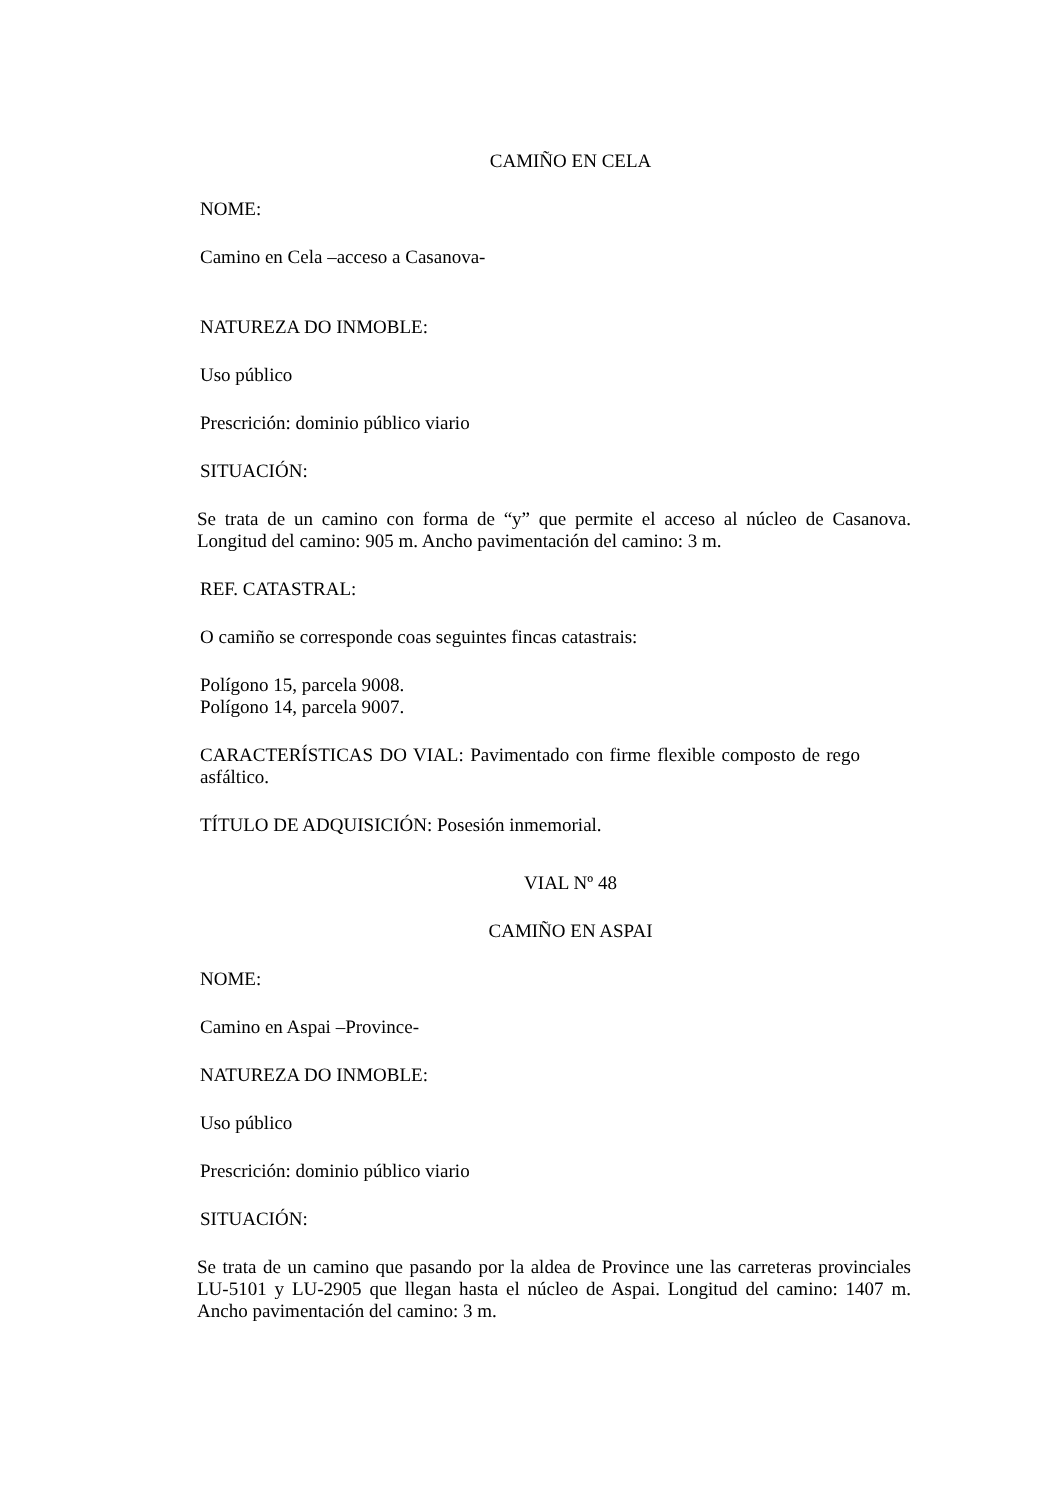CAMIÑO EN CELA
NOME:
Camino en Cela –acceso a Casanova-
NATUREZA DO INMOBLE:
Uso público
Prescrición: dominio público viario
SITUACIÓN:
Se trata de un camino con forma de “y” que permite el acceso al núcleo de Casanova. Longitud del camino: 905 m. Ancho pavimentación del camino: 3 m.
REF. CATASTRAL:
O camiño se corresponde coas seguintes fincas catastrais:
Polígono 15, parcela 9008.
Polígono 14, parcela 9007.
CARACTERÍSTICAS DO VIAL: Pavimentado con firme flexible composto de rego asfáltico.
TÍTULO DE ADQUISICIÓN: Posesión inmemorial.
VIAL Nº 48
CAMIÑO EN ASPAI
NOME:
Camino en Aspai –Province-
NATUREZA DO INMOBLE:
Uso público
Prescrición: dominio público viario
SITUACIÓN:
Se trata de un camino que pasando por la aldea de Province une las carreteras provinciales LU-5101 y LU-2905 que llegan hasta el núcleo de Aspai. Longitud del camino: 1407 m. Ancho pavimentación del camino: 3 m.